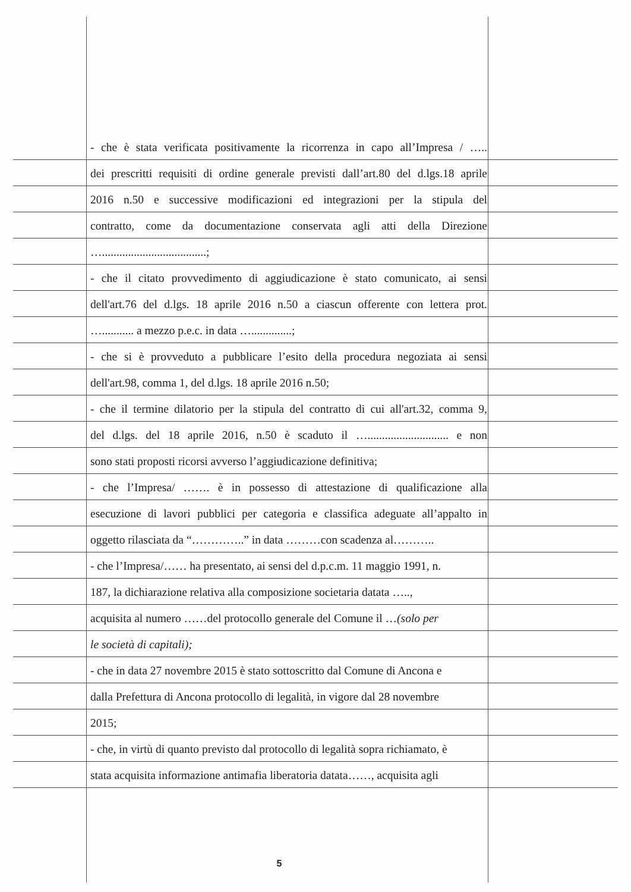- che è stata verificata positivamente la ricorrenza in capo all’Impresa / …..
dei prescritti requisiti di ordine generale previsti dall’art.80 del d.lgs.18 aprile
2016 n.50 e successive modificazioni ed integrazioni per la stipula del
contratto, come da documentazione conservata agli atti della Direzione
…....................................;
- che il citato provvedimento di aggiudicazione è stato comunicato, ai sensi
dell'art.76 del d.lgs. 18 aprile 2016 n.50 a ciascun offerente con lettera prot.
…........... a mezzo p.e.c. in data …..............;
- che si è provveduto a pubblicare l’esito della procedura negoziata ai sensi
dell'art.98, comma 1, del d.lgs. 18 aprile 2016 n.50;
- che il termine dilatorio per la stipula del contratto di cui all'art.32, comma 9,
del d.lgs. del 18 aprile 2016, n.50 è scaduto il …............................ e non
sono stati proposti ricorsi avverso l’aggiudicazione definitiva;
- che l’Impresa/ ……. è in possesso di attestazione di qualificazione alla
esecuzione di lavori pubblici per categoria e classifica adeguate all’appalto in
oggetto rilasciata da “…………..” in data ………con scadenza al………..
- che l’Impresa/…… ha presentato, ai sensi del d.p.c.m. 11 maggio 1991, n.
187, la dichiarazione relativa alla composizione societaria datata …..,
acquisita al numero ……del protocollo generale del Comune il …(solo per
le società di capitali);
- che in data 27 novembre 2015 è stato sottoscritto dal Comune di Ancona e
dalla Prefettura di Ancona protocollo di legalità, in vigore dal 28 novembre
2015;
- che, in virtù di quanto previsto dal protocollo di legalità sopra richiamato, è
stata acquisita informazione antimafia liberatoria datata……, acquisita agli
5